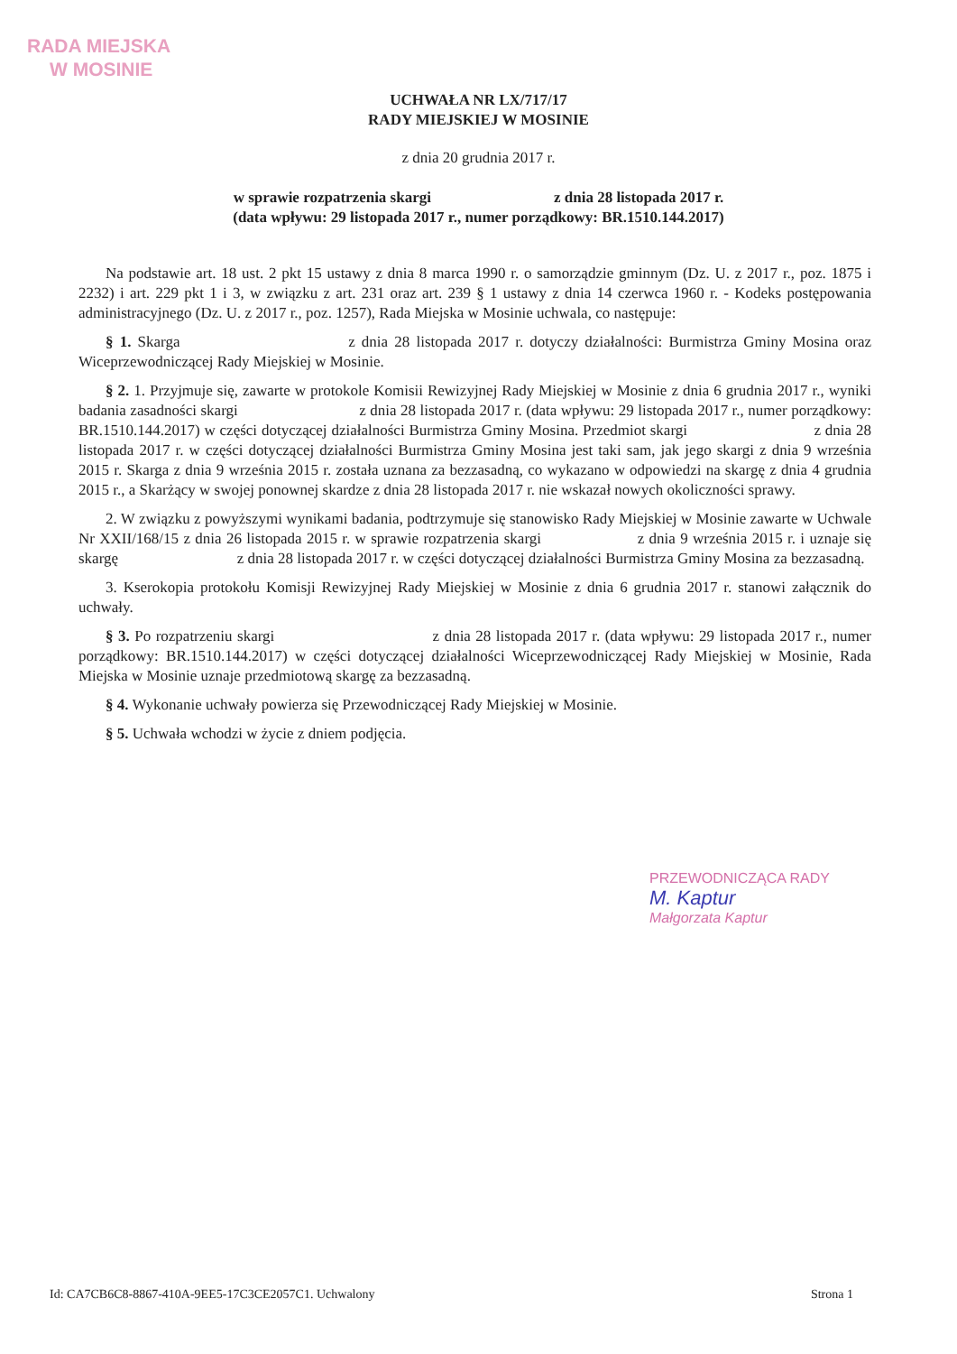RADA MIEJSKA
W MOSINIE
UCHWAŁA NR LX/717/17
RADY MIEJSKIEJ W MOSINIE
z dnia 20 grudnia 2017 r.
w sprawie rozpatrzenia skargi z dnia 28 listopada 2017 r.
(data wpływu: 29 listopada 2017 r., numer porządkowy: BR.1510.144.2017)
Na podstawie art. 18 ust. 2 pkt 15 ustawy z dnia 8 marca 1990 r. o samorządzie gminnym (Dz. U. z 2017 r., poz. 1875 i 2232) i art. 229 pkt 1 i 3, w związku z art. 231 oraz art. 239 § 1 ustawy z dnia 14 czerwca 1960 r. - Kodeks postępowania administracyjnego (Dz. U. z 2017 r., poz. 1257), Rada Miejska w Mosinie uchwala, co następuje:
§ 1. Skarga z dnia 28 listopada 2017 r. dotyczy działalności: Burmistrza Gminy Mosina oraz Wiceprzewodniczącej Rady Miejskiej w Mosinie.
§ 2. 1. Przyjmuje się, zawarte w protokole Komisii Rewizyjnej Rady Miejskiej w Mosinie z dnia 6 grudnia 2017 r., wyniki badania zasadności skargi z dnia 28 listopada 2017 r. (data wpływu: 29 listopada 2017 r., numer porządkowy: BR.1510.144.2017) w części dotyczącej działalności Burmistrza Gminy Mosina. Przedmiot skargi z dnia 28 listopada 2017 r. w części dotyczącej działalności Burmistrza Gminy Mosina jest taki sam, jak jego skargi z dnia 9 września 2015 r. Skarga z dnia 9 września 2015 r. została uznana za bezzasadną, co wykazano w odpowiedzi na skargę z dnia 4 grudnia 2015 r., a Skarżący w swojej ponownej skardze z dnia 28 listopada 2017 r. nie wskazał nowych okoliczności sprawy.
2. W związku z powyższymi wynikami badania, podtrzymuje się stanowisko Rady Miejskiej w Mosinie zawarte w Uchwale Nr XXII/168/15 z dnia 26 listopada 2015 r. w sprawie rozpatrzenia skargi z dnia 9 września 2015 r. i uznaje się skargę z dnia 28 listopada 2017 r. w części dotyczącej działalności Burmistrza Gminy Mosina za bezzasadną.
3. Kserokopia protokołu Komisji Rewizyjnej Rady Miejskiej w Mosinie z dnia 6 grudnia 2017 r. stanowi załącznik do uchwały.
§ 3. Po rozpatrzeniu skargi z dnia 28 listopada 2017 r. (data wpływu: 29 listopada 2017 r., numer porządkowy: BR.1510.144.2017) w części dotyczącej działalności Wiceprzewodniczącej Rady Miejskiej w Mosinie, Rada Miejska w Mosinie uznaje przedmiotową skargę za bezzasadną.
§ 4. Wykonanie uchwały powierza się Przewodniczącej Rady Miejskiej w Mosinie.
§ 5. Uchwała wchodzi w życie z dniem podjęcia.
PRZEWODNICZĄCA RADY
M. Kaptur
Małgorzata Kaptur
Id: CA7CB6C8-8867-410A-9EE5-17C3CE2057C1. Uchwalony Strona 1